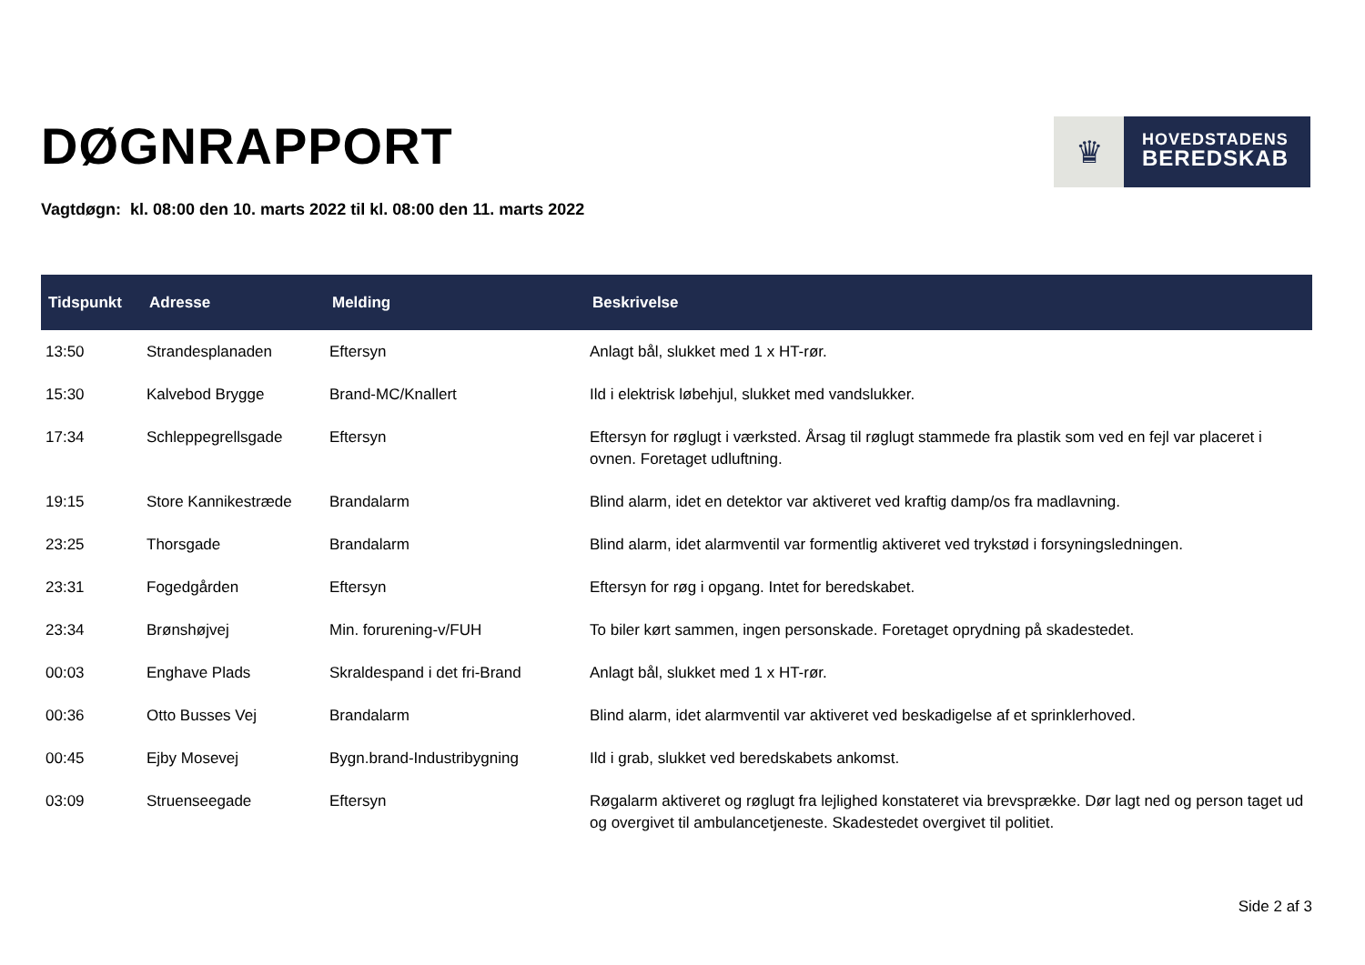DØGNRAPPORT
♛
HOVEDSTADENS
BEREDSKAB
Vagtdøgn: kl. 08:00 den 10. marts 2022 til kl. 08:00 den 11. marts 2022
| Tidspunkt | Adresse | Melding | Beskrivelse |
| --- | --- | --- | --- |
| 13:50 | Strandesplanaden | Eftersyn | Anlagt bål, slukket med 1 x HT-rør. |
| 15:30 | Kalvebod Brygge | Brand-MC/Knallert | Ild i elektrisk løbehjul, slukket med vandslukker. |
| 17:34 | Schleppegrellsgade | Eftersyn | Eftersyn for røglugt i værksted. Årsag til røglugt stammede fra plastik som ved en fejl var placeret i ovnen. Foretaget udluftning. |
| 19:15 | Store Kannikestræde | Brandalarm | Blind alarm, idet en detektor var aktiveret ved kraftig damp/os fra madlavning. |
| 23:25 | Thorsgade | Brandalarm | Blind alarm, idet alarmventil var formentlig aktiveret ved trykstød i forsyningsledningen. |
| 23:31 | Fogedgården | Eftersyn | Eftersyn for røg i opgang. Intet for beredskabet. |
| 23:34 | Brønshøjvej | Min. forurening-v/FUH | To biler kørt sammen, ingen personskade. Foretaget oprydning på skadestedet. |
| 00:03 | Enghave Plads | Skraldespand i det fri-Brand | Anlagt bål, slukket med 1 x HT-rør. |
| 00:36 | Otto Busses Vej | Brandalarm | Blind alarm, idet alarmventil var aktiveret ved beskadigelse af et sprinklerhoved. |
| 00:45 | Ejby Mosevej | Bygn.brand-Industribygning | Ild i grab, slukket ved beredskabets ankomst. |
| 03:09 | Struenseegade | Eftersyn | Røgalarm aktiveret og røglugt fra lejlighed konstateret via brevsprække. Dør lagt ned og person taget ud og overgivet til ambulancetjeneste. Skadestedet overgivet til politiet. |
Side 2 af 3